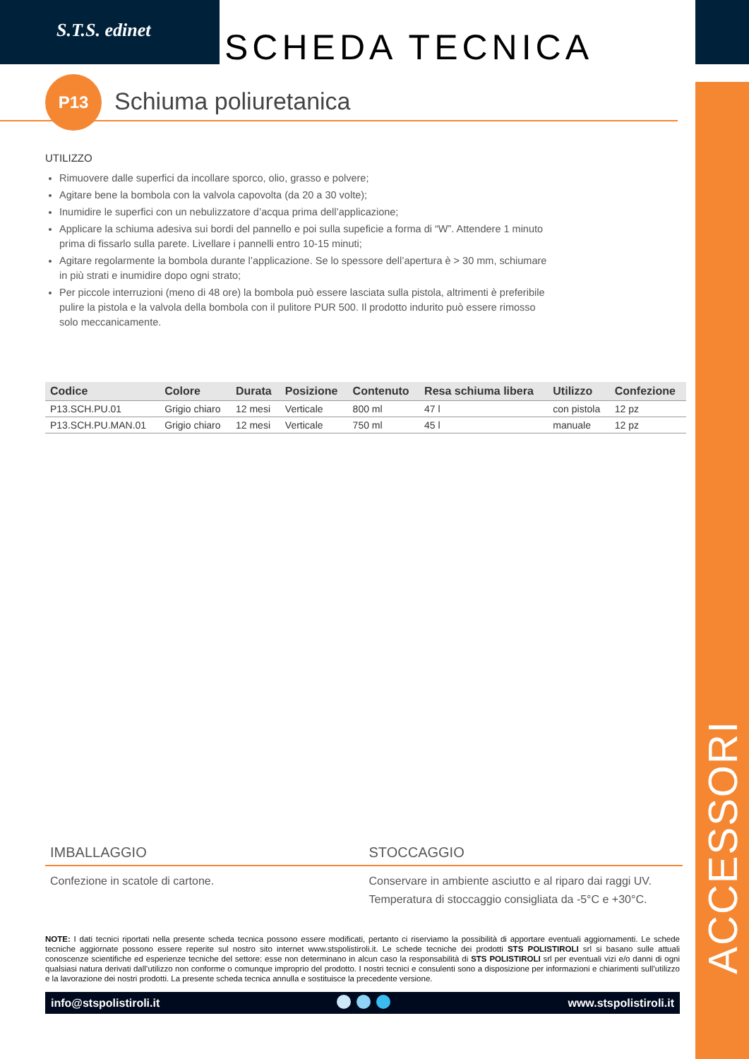S.T.S. edinet SCHEDA TECNICA
P13
Schiuma poliuretanica
UTILIZZO
Rimuovere dalle superfici da incollare sporco, olio, grasso e polvere;
Agitare bene la bombola con la valvola capovolta (da 20 a 30 volte);
Inumidire le superfici con un nebulizzatore d’acqua prima dell’applicazione;
Applicare la schiuma adesiva sui bordi del pannello e poi sulla supeficie a forma di “W”. Attendere 1 minuto prima di fissarlo sulla parete. Livellare i pannelli entro 10-15 minuti;
Agitare regolarmente la bombola durante l’applicazione. Se lo spessore dell’apertura è > 30 mm, schiumare in più strati e inumidire dopo ogni strato;
Per piccole interruzioni (meno di 48 ore) la bombola può essere lasciata sulla pistola, altrimenti è preferibile pulire la pistola e la valvola della bombola con il pulitore PUR 500. Il prodotto indurito può essere rimosso solo meccanicamente.
| Codice | Colore | Durata | Posizione | Contenuto | Resa schiuma libera | Utilizzo | Confezione |
| --- | --- | --- | --- | --- | --- | --- | --- |
| P13.SCH.PU.01 | Grigio chiaro | 12 mesi | Verticale | 800 ml | 47 l | con pistola | 12 pz |
| P13.SCH.PU.MAN.01 | Grigio chiaro | 12 mesi | Verticale | 750 ml | 45 l | manuale | 12 pz |
IMBALLAGGIO
Confezione in scatole di cartone.
STOCCAGGIO
Conservare in ambiente asciutto e al riparo dai raggi UV.
Temperatura di stoccaggio consigliata da -5°C e +30°C.
NOTE: I dati tecnici riportati nella presente scheda tecnica possono essere modificati, pertanto ci riserviamo la possibilità di apportare eventuali aggiornamenti. Le schede tecniche aggiornate possono essere reperite sul nostro sito internet www.stspolistiroli.it. Le schede tecniche dei prodotti STS POLISTIROLI srl si basano sulle attuali conoscenze scientifiche ed esperienze tecniche del settore: esse non determinano in alcun caso la responsabilità di STS POLISTIROLI srl per eventuali vizi e/o danni di ogni qualsiasi natura derivati dall’utilizzo non conforme o comunque improprio del prodotto. I nostri tecnici e consulenti sono a disposizione per informazioni e chiarimenti sull’utilizzo e la lavorazione dei nostri prodotti. La presente scheda tecnica annulla e sostituisce la precedente versione.
info@stspolistiroli.it www.stspolistiroli.it
ACCESSORI